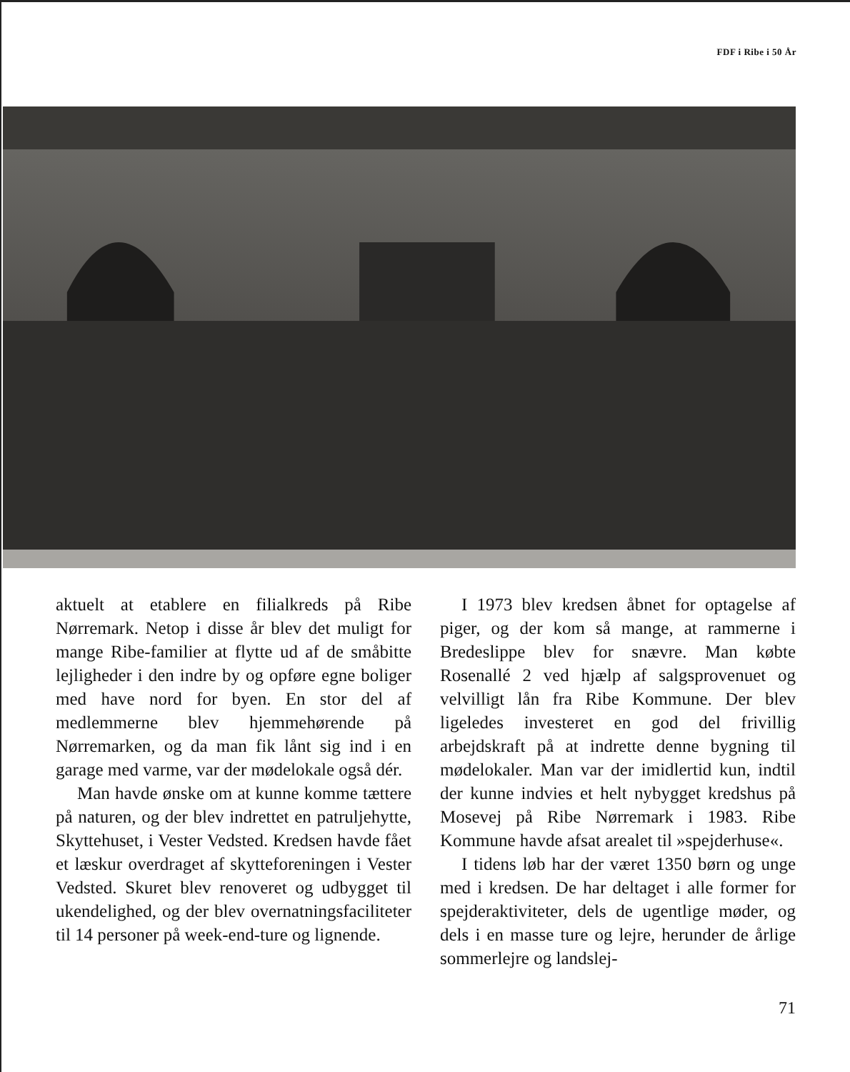FDF i Ribe i 50 År
aktuelt at etablere en filialkreds på Ribe Nørremark. Netop i disse år blev det muligt for mange Ribe-familier at flytte ud af de småbitte lejligheder i den indre by og opføre egne boliger med have nord for byen. En stor del af medlemmerne blev hjemmehørende på Nørremarken, og da man fik lånt sig ind i en garage med varme, var der mødelokale også dér.
Man havde ønske om at kunne komme tættere på naturen, og der blev indrettet en patruljehytte, Skyttehuset, i Vester Vedsted. Kredsen havde fået et læskur overdraget af skytteforeningen i Vester Vedsted. Skuret blev renoveret og udbygget til ukendelighed, og der blev overnatningsfaciliteter til 14 personer på week-end-ture og lignende.
I 1973 blev kredsen åbnet for optagelse af piger, og der kom så mange, at rammerne i Bredeslippe blev for snævre. Man købte Rosenallé 2 ved hjælp af salgsprovenuet og velvilligt lån fra Ribe Kommune. Der blev ligeledes investeret en god del frivillig arbejdskraft på at indrette denne bygning til mødelokaler. Man var der imidlertid kun, indtil der kunne indvies et helt nybygget kredshus på Mosevej på Ribe Nørremark i 1983. Ribe Kommune havde afsat arealet til »spejderhuse«.
I tidens løb har der været 1350 børn og unge med i kredsen. De har deltaget i alle former for spejderaktiviteter, dels de ugentlige møder, og dels i en masse ture og lejre, herunder de årlige sommerlejre og landslej-
71